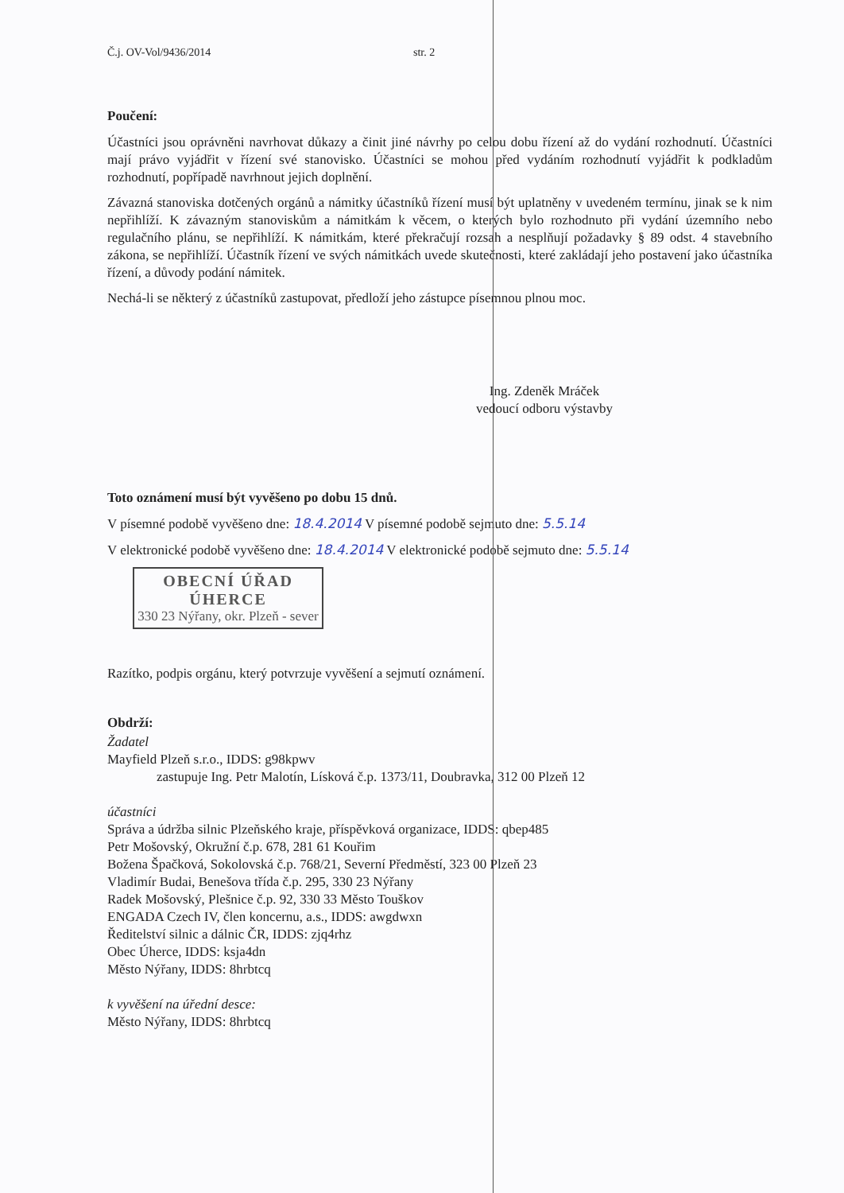Č.j. OV-Vol/9436/2014 str. 2
Poučení:
Účastníci jsou oprávněni navrhovat důkazy a činit jiné návrhy po celou dobu řízení až do vydání rozhodnutí. Účastníci mají právo vyjádřit v řízení své stanovisko. Účastníci se mohou před vydáním rozhodnutí vyjádřit k podkladům rozhodnutí, popřípadě navrhnout jejich doplnění.
Závazná stanoviska dotčených orgánů a námitky účastníků řízení musí být uplatněny v uvedeném termínu, jinak se k nim nepřihlíží. K závazným stanoviskům a námitkám k věcem, o kterých bylo rozhodnuto při vydání územního nebo regulačního plánu, se nepřihlíží. K námitkám, které překračují rozsah a nesplňují požadavky § 89 odst. 4 stavebního zákona, se nepřihlíží. Účastník řízení ve svých námitkách uvede skutečnosti, které zakládají jeho postavení jako účastníka řízení, a důvody podání námitek.
Nechá-li se některý z účastníků zastupovat, předloží jeho zástupce písemnou plnou moc.
Ing. Zdeněk Mráček
vedoucí odboru výstavby
Toto oznámení musí být vyvěšeno po dobu 15 dnů.
V písemné podobě vyvěšeno dne: 18.4.2014 V písemné podobě sejmuto dne: 5.5.14
V elektronické podobě vyvěšeno dne: 18.4.2014 V elektronické podobě sejmuto dne: 5.5.14
OBECNÍ ÚŘAD
ÚHERCE
330 23 Nýřany, okr. Plzeň - sever
Razítko, podpis orgánu, který potvrzuje vyvěšení a sejmutí oznámení.
Obdrží:
Žadatel
Mayfield Plzeň s.r.o., IDDS: g98kpwv
zastupuje Ing. Petr Malotín, Lísková č.p. 1373/11, Doubravka, 312 00 Plzeň 12
účastníci
Správa a údržba silnic Plzeňského kraje, příspěvková organizace, IDDS: qbep485
Petr Mošovský, Okružní č.p. 678, 281 61 Kouřim
Božena Špačková, Sokolovská č.p. 768/21, Severní Předměstí, 323 00 Plzeň 23
Vladimír Budai, Benešova třída č.p. 295, 330 23 Nýřany
Radek Mošovský, Plešnice č.p. 92, 330 33 Město Touškov
ENGADA Czech IV, člen koncernu, a.s., IDDS: awgdwxn
Ředitelství silnic a dálnic ČR, IDDS: zjq4rhz
Obec Úherce, IDDS: ksja4dn
Město Nýřany, IDDS: 8hrbtcq
k vyvěšení na úřední desce:
Město Nýřany, IDDS: 8hrbtcq